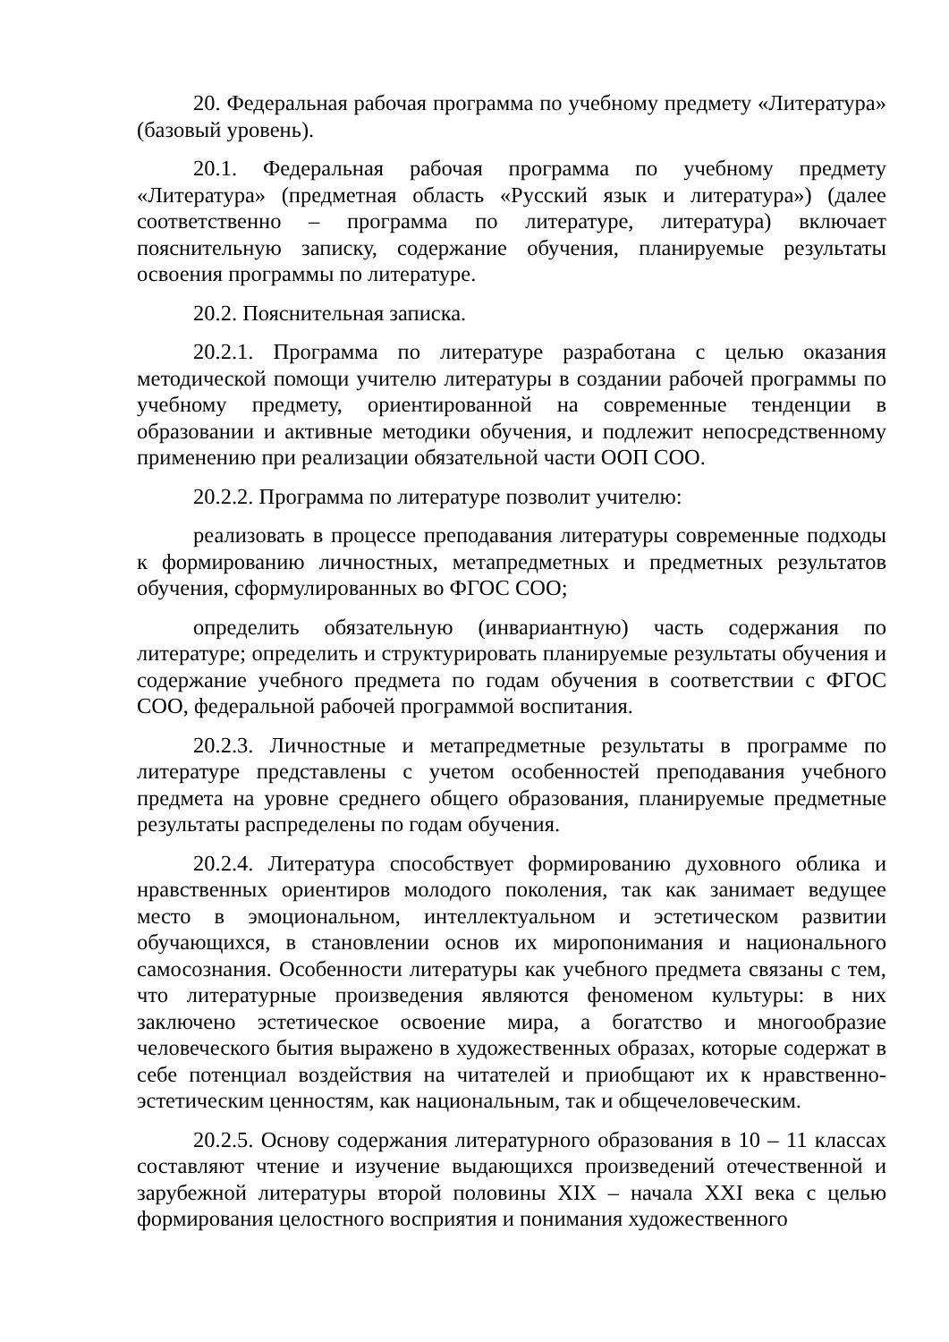20. Федеральная рабочая программа по учебному предмету «Литература» (базовый уровень).
20.1. Федеральная рабочая программа по учебному предмету «Литература» (предметная область «Русский язык и литература») (далее соответственно – программа по литературе, литература) включает пояснительную записку, содержание обучения, планируемые результаты освоения программы по литературе.
20.2. Пояснительная записка.
20.2.1. Программа по литературе разработана с целью оказания методической помощи учителю литературы в создании рабочей программы по учебному предмету, ориентированной на современные тенденции в образовании и активные методики обучения, и подлежит непосредственному применению при реализации обязательной части ООП СОО.
20.2.2. Программа по литературе позволит учителю:
реализовать в процессе преподавания литературы современные подходы к формированию личностных, метапредметных и предметных результатов обучения, сформулированных во ФГОС СОО;
определить обязательную (инвариантную) часть содержания по литературе; определить и структурировать планируемые результаты обучения и содержание учебного предмета по годам обучения в соответствии с ФГОС СОО, федеральной рабочей программой воспитания.
20.2.3. Личностные и метапредметные результаты в программе по литературе представлены с учетом особенностей преподавания учебного предмета на уровне среднего общего образования, планируемые предметные результаты распределены по годам обучения.
20.2.4. Литература способствует формированию духовного облика и нравственных ориентиров молодого поколения, так как занимает ведущее место в эмоциональном, интеллектуальном и эстетическом развитии обучающихся, в становлении основ их миропонимания и национального самосознания. Особенности литературы как учебного предмета связаны с тем, что литературные произведения являются феноменом культуры: в них заключено эстетическое освоение мира, а богатство и многообразие человеческого бытия выражено в художественных образах, которые содержат в себе потенциал воздействия на читателей и приобщают их к нравственно-эстетическим ценностям, как национальным, так и общечеловеческим.
20.2.5. Основу содержания литературного образования в 10 – 11 классах составляют чтение и изучение выдающихся произведений отечественной и зарубежной литературы второй половины XIX – начала XXI века с целью формирования целостного восприятия и понимания художественного